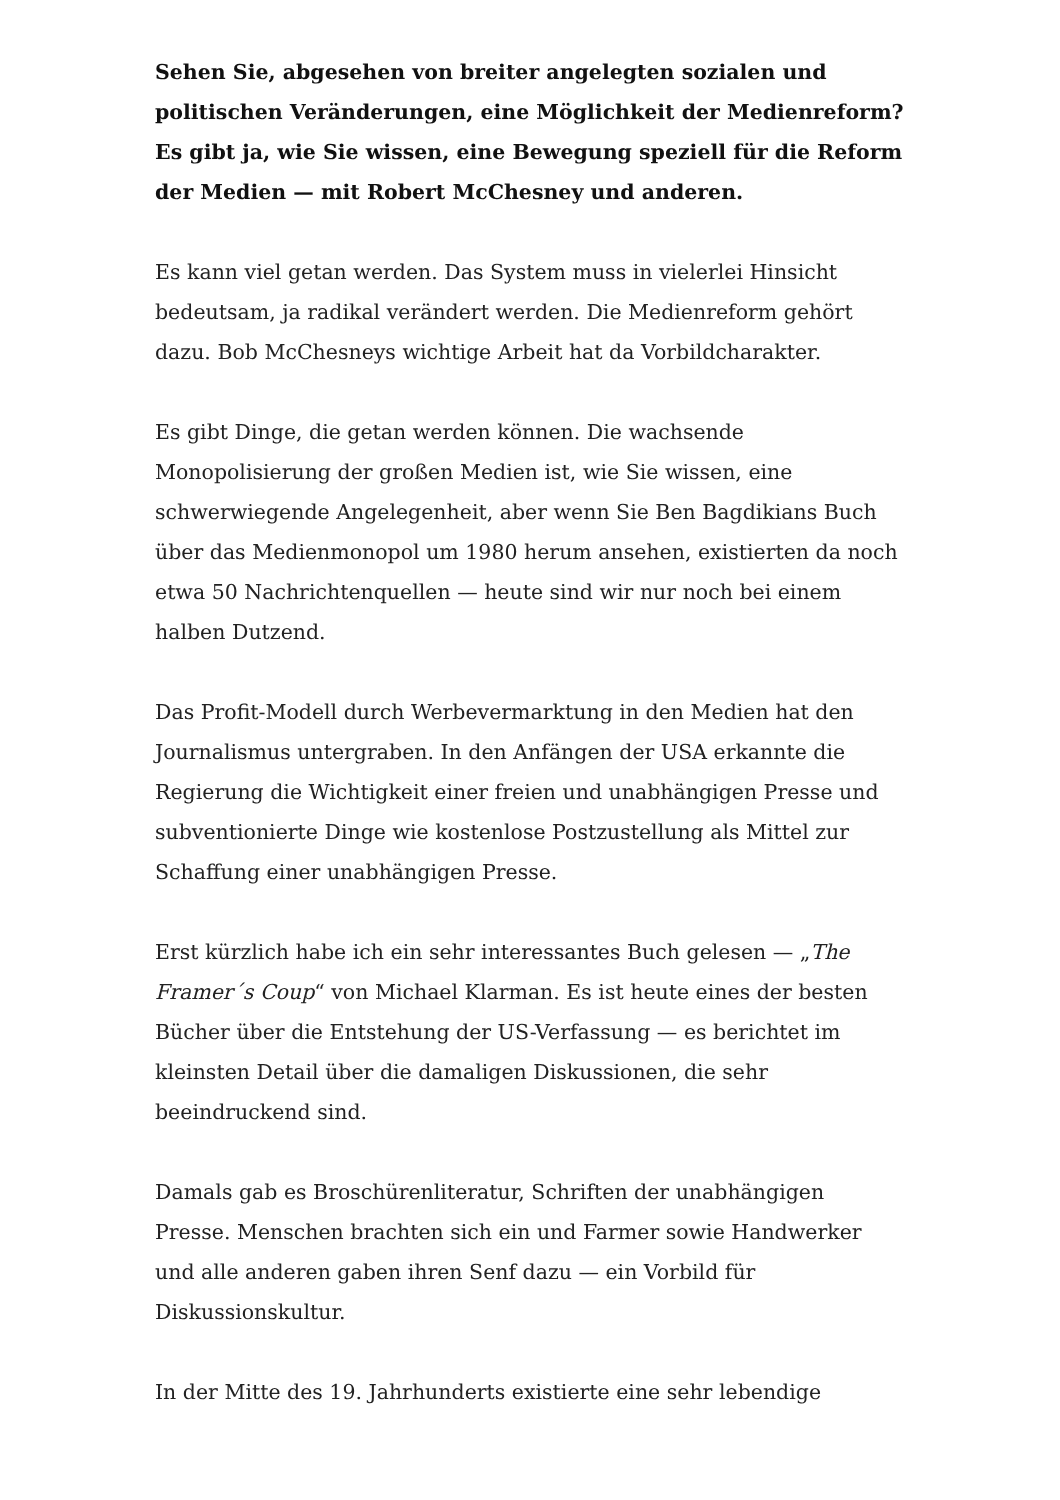Sehen Sie, abgesehen von breiter angelegten sozialen und politischen Veränderungen, eine Möglichkeit der Medienreform? Es gibt ja, wie Sie wissen, eine Bewegung speziell für die Reform der Medien — mit Robert McChesney und anderen.
Es kann viel getan werden. Das System muss in vielerlei Hinsicht bedeutsam, ja radikal verändert werden. Die Medienreform gehört dazu. Bob McChesneys wichtige Arbeit hat da Vorbildcharakter.
Es gibt Dinge, die getan werden können. Die wachsende Monopolisierung der großen Medien ist, wie Sie wissen, eine schwerwiegende Angelegenheit, aber wenn Sie Ben Bagdikians Buch über das Medienmonopol um 1980 herum ansehen, existierten da noch etwa 50 Nachrichtenquellen — heute sind wir nur noch bei einem halben Dutzend.
Das Profit-Modell durch Werbevermarktung in den Medien hat den Journalismus untergraben. In den Anfängen der USA erkannte die Regierung die Wichtigkeit einer freien und unabhängigen Presse und subventionierte Dinge wie kostenlose Postzustellung als Mittel zur Schaffung einer unabhängigen Presse.
Erst kürzlich habe ich ein sehr interessantes Buch gelesen — „The Framer´s Coup“ von Michael Klarman. Es ist heute eines der besten Bücher über die Entstehung der US-Verfassung — es berichtet im kleinsten Detail über die damaligen Diskussionen, die sehr beeindruckend sind.
Damals gab es Broschürenliteratur, Schriften der unabhängigen Presse. Menschen brachten sich ein und Farmer sowie Handwerker und alle anderen gaben ihren Senf dazu — ein Vorbild für Diskussionskultur.
In der Mitte des 19. Jahrhunderts existierte eine sehr lebendige